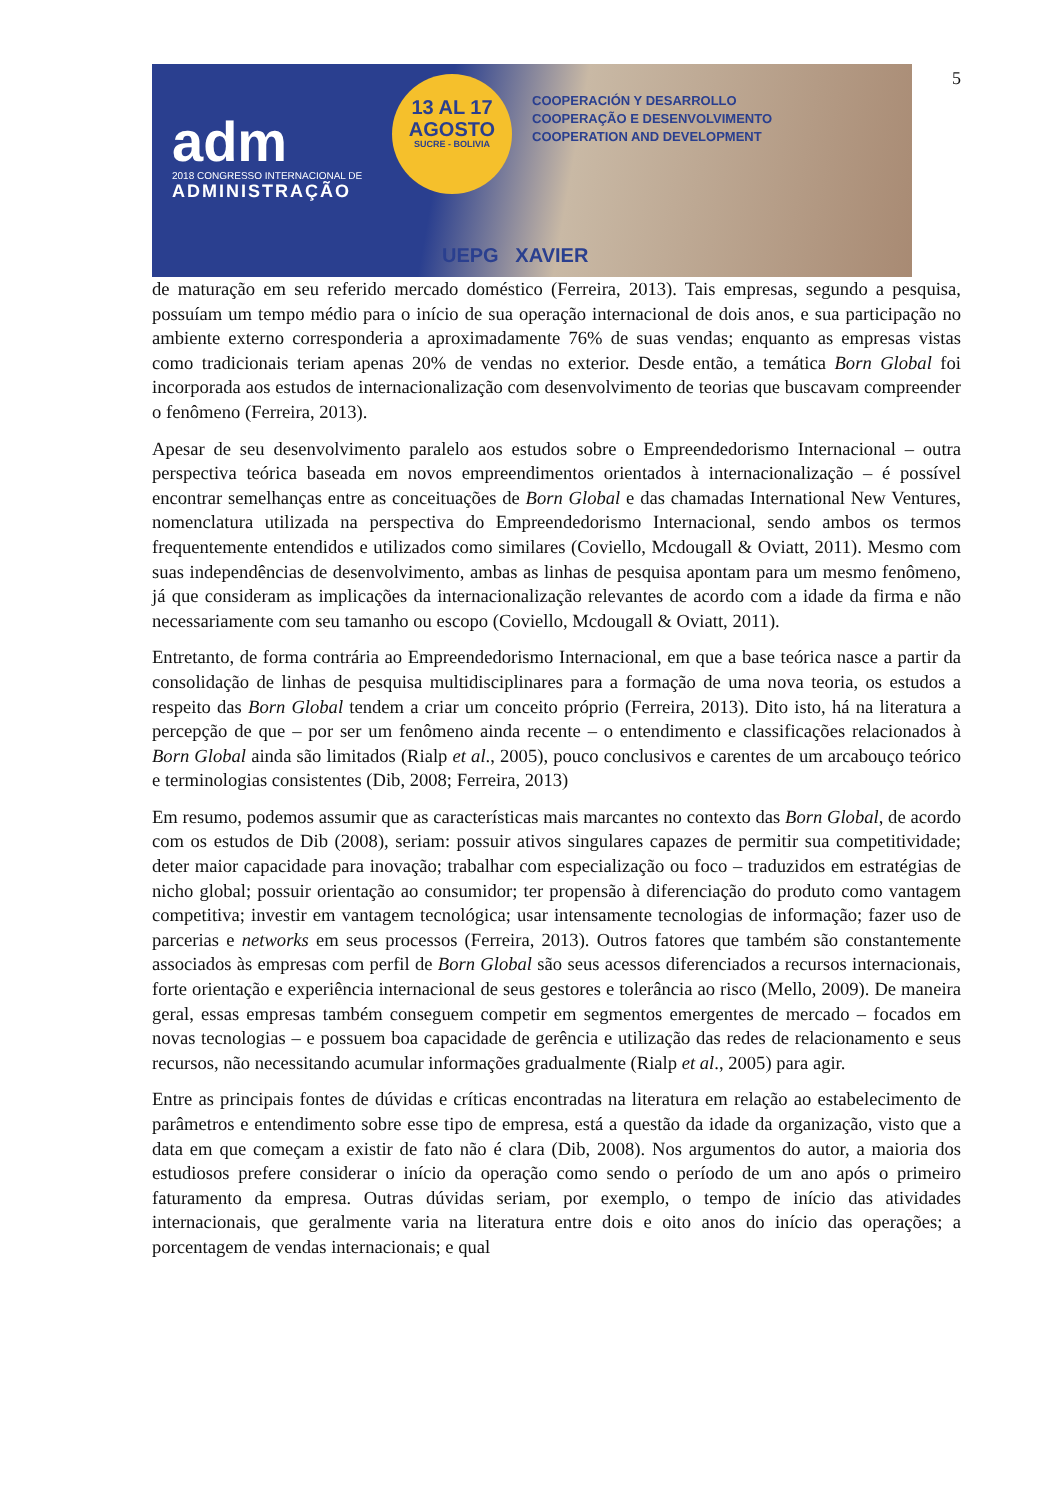5
adm
2018 CONGRESSO INTERNACIONAL DE
ADMINISTRAÇÃO
13 AL 17
AGOSTO
SUCRE - BOLIVIA
COOPERACIÓN Y DESARROLLO
COOPERAÇÃO E DESENVOLVIMENTO
COOPERATION AND DEVELOPMENT
UEPG XAVIER
de maturação em seu referido mercado doméstico (Ferreira, 2013). Tais empresas, segundo a pesquisa, possuíam um tempo médio para o início de sua operação internacional de dois anos, e sua participação no ambiente externo corresponderia a aproximadamente 76% de suas vendas; enquanto as empresas vistas como tradicionais teriam apenas 20% de vendas no exterior. Desde então, a temática Born Global foi incorporada aos estudos de internacionalização com desenvolvimento de teorias que buscavam compreender o fenômeno (Ferreira, 2013).
Apesar de seu desenvolvimento paralelo aos estudos sobre o Empreendedorismo Internacional – outra perspectiva teórica baseada em novos empreendimentos orientados à internacionalização – é possível encontrar semelhanças entre as conceituações de Born Global e das chamadas International New Ventures, nomenclatura utilizada na perspectiva do Empreendedorismo Internacional, sendo ambos os termos frequentemente entendidos e utilizados como similares (Coviello, Mcdougall & Oviatt, 2011). Mesmo com suas independências de desenvolvimento, ambas as linhas de pesquisa apontam para um mesmo fenômeno, já que consideram as implicações da internacionalização relevantes de acordo com a idade da firma e não necessariamente com seu tamanho ou escopo (Coviello, Mcdougall & Oviatt, 2011).
Entretanto, de forma contrária ao Empreendedorismo Internacional, em que a base teórica nasce a partir da consolidação de linhas de pesquisa multidisciplinares para a formação de uma nova teoria, os estudos a respeito das Born Global tendem a criar um conceito próprio (Ferreira, 2013). Dito isto, há na literatura a percepção de que – por ser um fenômeno ainda recente – o entendimento e classificações relacionados à Born Global ainda são limitados (Rialp et al., 2005), pouco conclusivos e carentes de um arcabouço teórico e terminologias consistentes (Dib, 2008; Ferreira, 2013)
Em resumo, podemos assumir que as características mais marcantes no contexto das Born Global, de acordo com os estudos de Dib (2008), seriam: possuir ativos singulares capazes de permitir sua competitividade; deter maior capacidade para inovação; trabalhar com especialização ou foco – traduzidos em estratégias de nicho global; possuir orientação ao consumidor; ter propensão à diferenciação do produto como vantagem competitiva; investir em vantagem tecnológica; usar intensamente tecnologias de informação; fazer uso de parcerias e networks em seus processos (Ferreira, 2013). Outros fatores que também são constantemente associados às empresas com perfil de Born Global são seus acessos diferenciados a recursos internacionais, forte orientação e experiência internacional de seus gestores e tolerância ao risco (Mello, 2009). De maneira geral, essas empresas também conseguem competir em segmentos emergentes de mercado – focados em novas tecnologias – e possuem boa capacidade de gerência e utilização das redes de relacionamento e seus recursos, não necessitando acumular informações gradualmente (Rialp et al., 2005) para agir.
Entre as principais fontes de dúvidas e críticas encontradas na literatura em relação ao estabelecimento de parâmetros e entendimento sobre esse tipo de empresa, está a questão da idade da organização, visto que a data em que começam a existir de fato não é clara (Dib, 2008). Nos argumentos do autor, a maioria dos estudiosos prefere considerar o início da operação como sendo o período de um ano após o primeiro faturamento da empresa. Outras dúvidas seriam, por exemplo, o tempo de início das atividades internacionais, que geralmente varia na literatura entre dois e oito anos do início das operações; a porcentagem de vendas internacionais; e qual